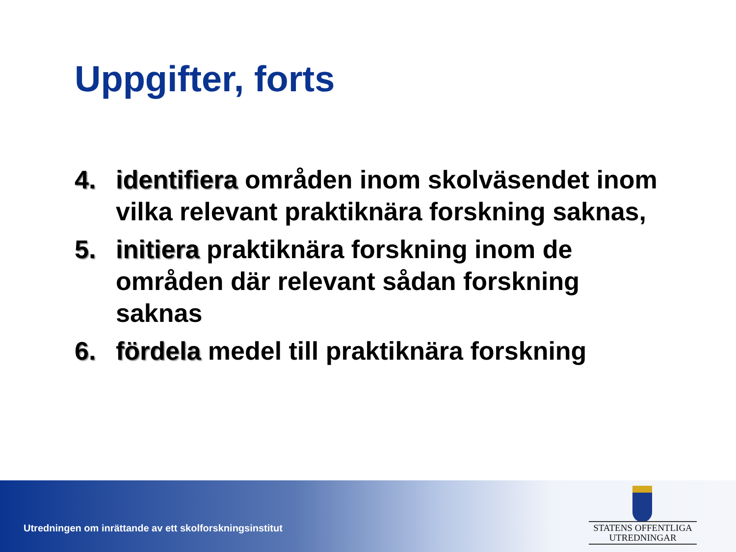Uppgifter, forts
4. identifiera områden inom skolväsendet inom vilka relevant praktiknära forskning saknas,
5. initiera praktiknära forskning inom de områden där relevant sådan forskning saknas
6. fördela medel till praktiknära forskning
Utredningen om inrättande av ett skolforskningsinstitut
STATENS OFFENTLIGA
UTREDNINGAR